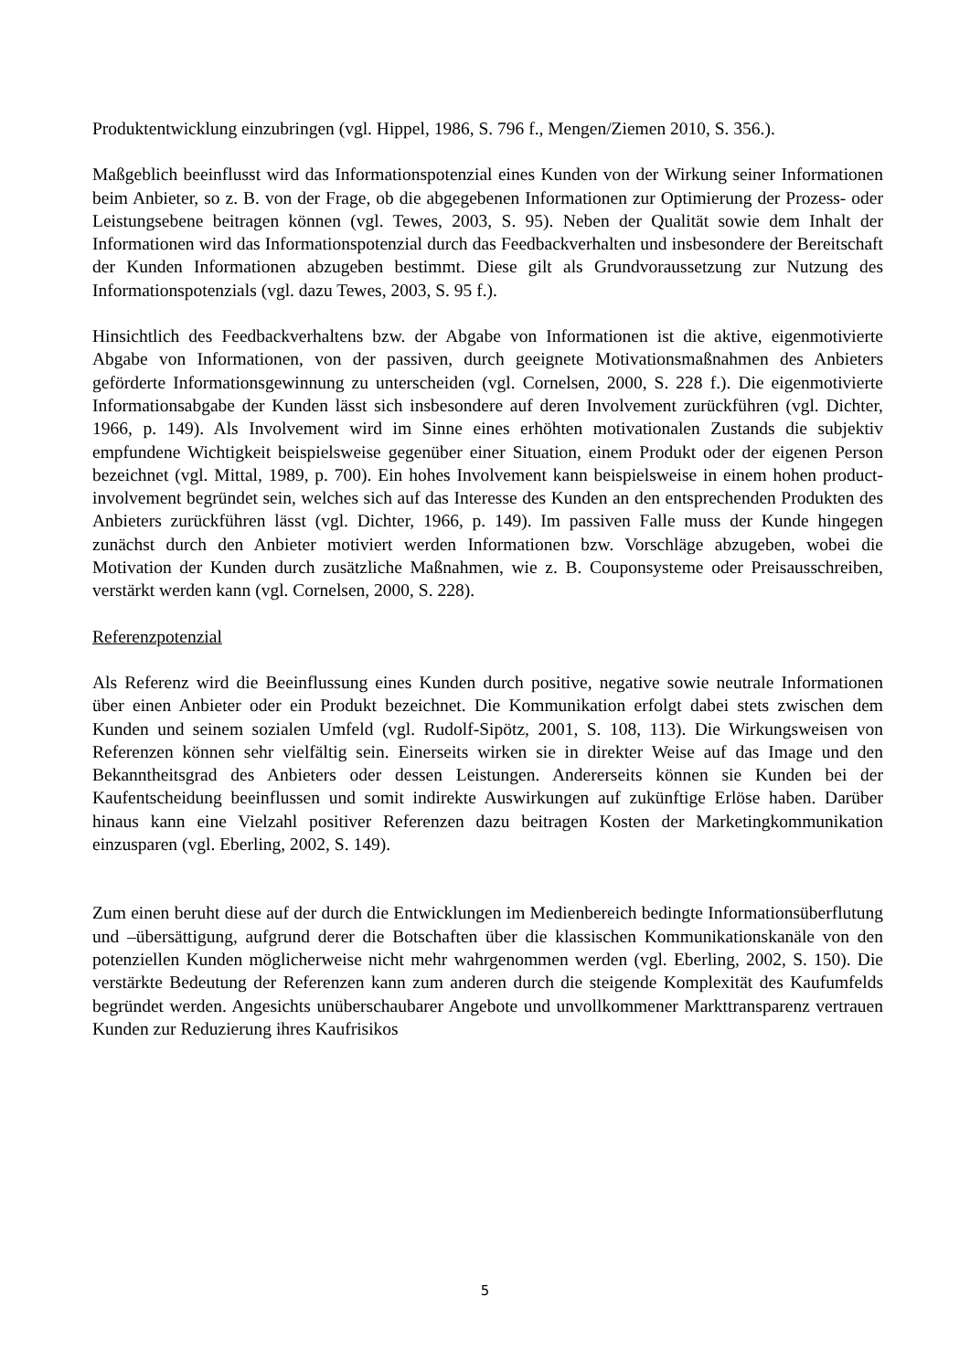Produktentwicklung einzubringen (vgl. Hippel, 1986, S. 796 f., Mengen/Ziemen 2010, S. 356.).
Maßgeblich beeinflusst wird das Informationspotenzial eines Kunden von der Wirkung seiner Informationen beim Anbieter, so z. B. von der Frage, ob die abgegebenen Informationen zur Optimierung der Prozess- oder Leistungsebene beitragen können (vgl. Tewes, 2003, S. 95). Neben der Qualität sowie dem Inhalt der Informationen wird das Informationspotenzial durch das Feedbackverhalten und insbesondere der Bereitschaft der Kunden Informationen abzugeben bestimmt. Diese gilt als Grundvoraussetzung zur Nutzung des Informationspotenzials (vgl. dazu Tewes, 2003, S. 95 f.).
Hinsichtlich des Feedbackverhaltens bzw. der Abgabe von Informationen ist die aktive, eigenmotivierte Abgabe von Informationen, von der passiven, durch geeignete Motivationsmaßnahmen des Anbieters geförderte Informationsgewinnung zu unterscheiden (vgl. Cornelsen, 2000, S. 228 f.). Die eigenmotivierte Informationsabgabe der Kunden lässt sich insbesondere auf deren Involvement zurückführen (vgl. Dichter, 1966, p. 149). Als Involvement wird im Sinne eines erhöhten motivationalen Zustands die subjektiv empfundene Wichtigkeit beispielsweise gegenüber einer Situation, einem Produkt oder der eigenen Person bezeichnet (vgl. Mittal, 1989, p. 700). Ein hohes Involvement kann beispielsweise in einem hohen product-involvement begründet sein, welches sich auf das Interesse des Kunden an den entsprechenden Produkten des Anbieters zurückführen lässt (vgl. Dichter, 1966, p. 149). Im passiven Falle muss der Kunde hingegen zunächst durch den Anbieter motiviert werden Informationen bzw. Vorschläge abzugeben, wobei die Motivation der Kunden durch zusätzliche Maßnahmen, wie z. B. Couponsysteme oder Preisausschreiben, verstärkt werden kann (vgl. Cornelsen, 2000, S. 228).
Referenzpotenzial
Als Referenz wird die Beeinflussung eines Kunden durch positive, negative sowie neutrale Informationen über einen Anbieter oder ein Produkt bezeichnet. Die Kommunikation erfolgt dabei stets zwischen dem Kunden und seinem sozialen Umfeld (vgl. Rudolf-Sipötz, 2001, S. 108, 113). Die Wirkungsweisen von Referenzen können sehr vielfältig sein. Einerseits wirken sie in direkter Weise auf das Image und den Bekanntheitsgrad des Anbieters oder dessen Leistungen. Andererseits können sie Kunden bei der Kaufentscheidung beeinflussen und somit indirekte Auswirkungen auf zukünftige Erlöse haben. Darüber hinaus kann eine Vielzahl positiver Referenzen dazu beitragen Kosten der Marketingkommunikation einzusparen (vgl. Eberling, 2002, S. 149).
Zum einen beruht diese auf der durch die Entwicklungen im Medienbereich bedingte Informationsüberflutung und –übersättigung, aufgrund derer die Botschaften über die klassischen Kommunikationskanäle von den potenziellen Kunden möglicherweise nicht mehr wahrgenommen werden (vgl. Eberling, 2002, S. 150). Die verstärkte Bedeutung der Referenzen kann zum anderen durch die steigende Komplexität des Kaufumfelds begründet werden. Angesichts unüberschaubarer Angebote und unvollkommener Markttransparenz vertrauen Kunden zur Reduzierung ihres Kaufrisikos
5